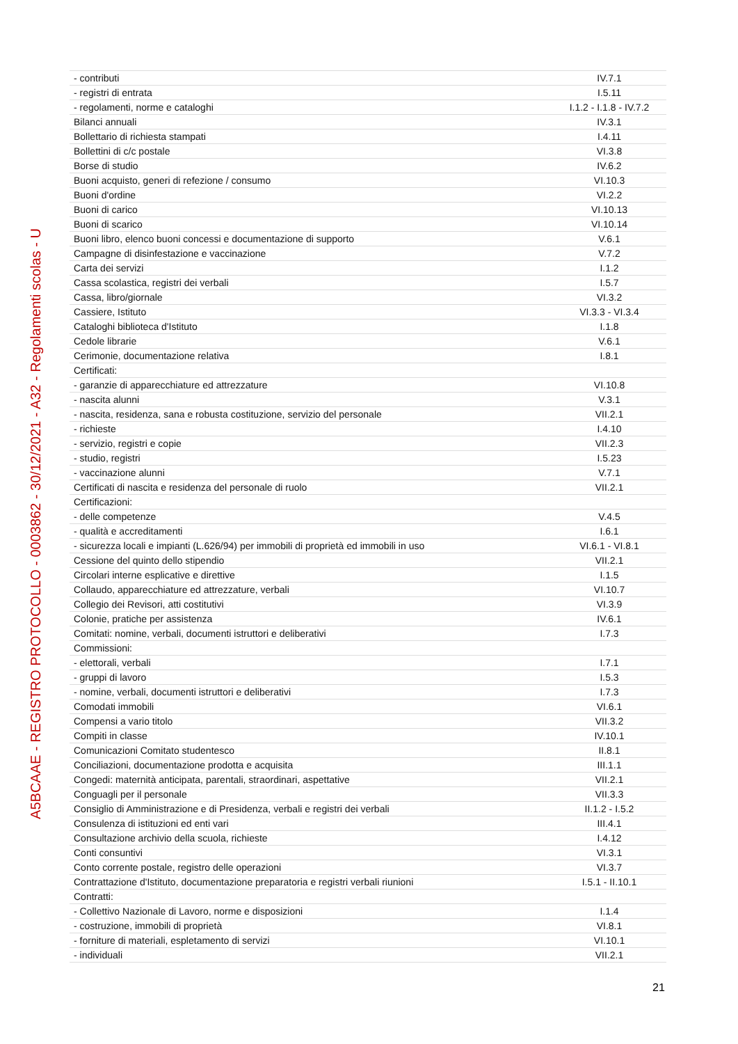A5BCAAE - REGISTRO PROTOCOLLO - 0003862 - 30/12/2021 - A32 - Regolamenti scolas - U
| - contributi | IV.7.1 |
| - registri di entrata | I.5.11 |
| - regolamenti, norme e cataloghi | I.1.2 - I.1.8 - IV.7.2 |
| Bilanci annuali | IV.3.1 |
| Bollettario di richiesta stampati | I.4.11 |
| Bollettini di c/c postale | VI.3.8 |
| Borse di studio | IV.6.2 |
| Buoni acquisto, generi di refezione / consumo | VI.10.3 |
| Buoni d'ordine | VI.2.2 |
| Buoni di carico | VI.10.13 |
| Buoni di scarico | VI.10.14 |
| Buoni libro, elenco buoni concessi e documentazione di supporto | V.6.1 |
| Campagne di disinfestazione e vaccinazione | V.7.2 |
| Carta dei servizi | I.1.2 |
| Cassa scolastica, registri dei verbali | I.5.7 |
| Cassa, libro/giornale | VI.3.2 |
| Cassiere, Istituto | VI.3.3 - VI.3.4 |
| Cataloghi biblioteca d'Istituto | I.1.8 |
| Cedole librarie | V.6.1 |
| Cerimonie, documentazione relativa | I.8.1 |
| Certificati: | |
| - garanzie di apparecchiature ed attrezzature | VI.10.8 |
| - nascita alunni | V.3.1 |
| - nascita, residenza, sana e robusta costituzione, servizio del personale | VII.2.1 |
| - richieste | I.4.10 |
| - servizio, registri e copie | VII.2.3 |
| - studio, registri | I.5.23 |
| - vaccinazione alunni | V.7.1 |
| Certificati di nascita e residenza del personale di ruolo | VII.2.1 |
| Certificazioni: | |
| - delle competenze | V.4.5 |
| - qualità e accreditamenti | I.6.1 |
| - sicurezza locali e impianti (L.626/94) per immobili di proprietà ed immobili in uso | VI.6.1 - VI.8.1 |
| Cessione del quinto dello stipendio | VII.2.1 |
| Circolari interne esplicative e direttive | I.1.5 |
| Collaudo, apparecchiature ed attrezzature, verbali | VI.10.7 |
| Collegio dei Revisori, atti costitutivi | VI.3.9 |
| Colonie, pratiche per assistenza | IV.6.1 |
| Comitati: nomine, verbali, documenti istruttori e deliberativi | I.7.3 |
| Commissioni: | |
| - elettorali, verbali | I.7.1 |
| - gruppi di lavoro | I.5.3 |
| - nomine, verbali, documenti istruttori e deliberativi | I.7.3 |
| Comodati immobili | VI.6.1 |
| Compensi a vario titolo | VII.3.2 |
| Compiti in classe | IV.10.1 |
| Comunicazioni Comitato studentesco | II.8.1 |
| Conciliazioni, documentazione prodotta e acquisita | III.1.1 |
| Congedi: maternità anticipata, parentali, straordinari, aspettative | VII.2.1 |
| Conguagli per il personale | VII.3.3 |
| Consiglio di Amministrazione e di Presidenza, verbali e registri dei verbali | II.1.2 - I.5.2 |
| Consulenza di istituzioni ed enti vari | III.4.1 |
| Consultazione archivio della scuola, richieste | I.4.12 |
| Conti consuntivi | VI.3.1 |
| Conto corrente postale, registro delle operazioni | VI.3.7 |
| Contrattazione d'Istituto, documentazione preparatoria e registri verbali riunioni | I.5.1 - II.10.1 |
| Contratti: | |
| - Collettivo Nazionale di Lavoro, norme e disposizioni | I.1.4 |
| - costruzione, immobili di proprietà | VI.8.1 |
| - forniture di materiali, espletamento di servizi | VI.10.1 |
| - individuali | VII.2.1 |
21